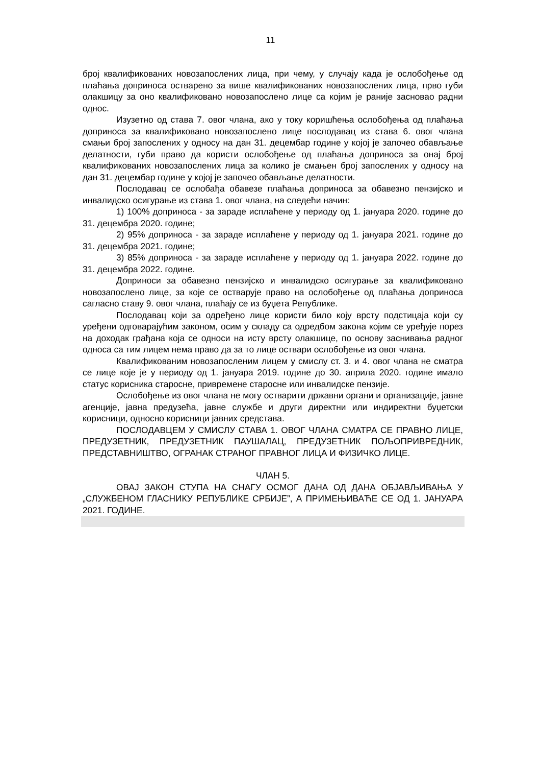11
број квалификованих новозапослених лица, при чему, у случају када је ослобођење од плаћања доприноса остварено за више квалификованих новозапослених лица, прво губи олакшицу за оно квалификовано новозапослено лице са којим је раније засновао радни однос.
Изузетно од става 7. овог члана, ако у току коришћења ослобођења од плаћања доприноса за квалификовано новозапослено лице послодавац из става 6. овог члана смањи број запослених у односу на дан 31. децембар године у којој је започео обављање делатности, губи право да користи ослобођење од плаћања доприноса за онај број квалификованих новозапослених лица за колико је смањен број запослених у односу на дан 31. децембар године у којој је започео обављање делатности.
Послодавац се ослобађа обавезе плаћања доприноса за обавезно пензијско и инвалидско осигурање из става 1. овог члана, на следећи начин:
1) 100% доприноса - за зараде исплаћене у периоду од 1. јануара 2020. године до 31. децембра 2020. године;
2) 95% доприноса - за зараде исплаћене у периоду од 1. јануара 2021. године до 31. децембра 2021. године;
3) 85% доприноса - за зараде исплаћене у периоду од 1. јануара 2022. године до 31. децембра 2022. године.
Доприноси за обавезно пензијско и инвалидско осигурање за квалификовано новозапослено лице, за које се остварује право на ослобођење од плаћања доприноса сагласно ставу 9. овог члана, плаћају се из буџета Републике.
Послодавац који за одређено лице користи било коју врсту подстицаја који су уређени одговарајућим законом, осим у складу са одредбом закона којим се уређује порез на доходак грађана која се односи на исту врсту олакшице, по основу заснивања радног односа са тим лицем нема право да за то лице оствари ослобођење из овог члана.
Квалификованим новозапосленим лицем у смислу ст. 3. и 4. овог члана не сматра се лице које је у периоду од 1. јануара 2019. године до 30. априла 2020. године имало статус корисника старосне, привремене старосне или инвалидске пензије.
Ослобођење из овог члана не могу остварити државни органи и организације, јавне агенције, јавна предузећа, јавне службе и други директни или индиректни буџетски корисници, односно корисници јавних средстава.
ПОСЛОДАВЦЕМ У СМИСЛУ СТАВА 1. ОВОГ ЧЛАНА СМАТРА СЕ ПРАВНО ЛИЦЕ, ПРЕДУЗЕТНИК, ПРЕДУЗЕТНИК ПАУШАЛАЦ, ПРЕДУЗЕТНИК ПОЉОПРИВРЕДНИК, ПРЕДСТАВНИШТВО, ОГРАНАК СТРАНОГ ПРАВНОГ ЛИЦА И ФИЗИЧКО ЛИЦЕ.
ЧЛАН 5.
ОВАЈ ЗАКОН СТУПА НА СНАГУ ОСМОГ ДАНА ОД ДАНА ОБЈАВЉИВАЊА У „СЛУЖБЕНОМ ГЛАСНИКУ РЕПУБЛИКЕ СРБИЈЕ”, А ПРИМЕЊИВАЋЕ СЕ ОД 1. ЈАНУАРА 2021. ГОДИНЕ.